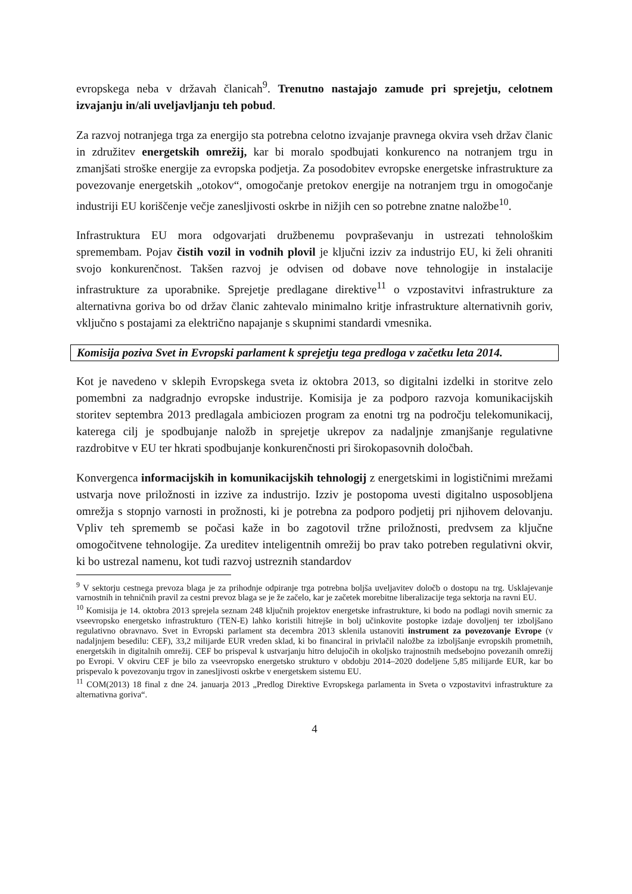evropskega neba v državah članicah<sup>9</sup>. Trenutno nastajajo zamude pri sprejetju, celotnem izvajanju in/ali uveljavljanju teh pobud.
Za razvoj notranjega trga za energijo sta potrebna celotno izvajanje pravnega okvira vseh držav članic in združitev energetskih omrežij, kar bi moralo spodbujati konkurenco na notranjem trgu in zmanjšati stroške energije za evropska podjetja. Za posodobitev evropske energetske infrastrukture za povezovanje energetskih „otokov“, omogočanje pretokov energije na notranjem trgu in omogočanje industriji EU koriščenje večje zanesljivosti oskrbe in nižjih cen so potrebne znatne naložbe<sup>10</sup>.
Infrastruktura EU mora odgovarjati družbenemu povpraševanju in ustrezati tehnološkim spremembam. Pojav čistih vozil in vodnih plovil je ključni izziv za industrijo EU, ki želi ohraniti svojo konkurenčnost. Takšen razvoj je odvisen od dobave nove tehnologije in instalacije infrastrukture za uporabnike. Sprejetje predlagane direktive<sup>11</sup> o vzpostavitvi infrastrukture za alternativna goriva bo od držav članic zahtevalo minimalno kritje infrastrukture alternativnih goriv, vključno s postajami za električno napajanje s skupnimi standardi vmesnika.
Komisija poziva Svet in Evropski parlament k sprejetju tega predloga v začetku leta 2014.
Kot je navedeno v sklepih Evropskega sveta iz oktobra 2013, so digitalni izdelki in storitve zelo pomembni za nadgradnjo evropske industrije. Komisija je za podporo razvoja komunikacijskih storitev septembra 2013 predlagala ambiciozen program za enotni trg na področju telekomunikacij, katerega cilj je spodbujanje naložb in sprejetje ukrepov za nadaljnje zmanjšanje regulativne razdrobitve v EU ter hkrati spodbujanje konkurenčnosti pri širokopasovnih določbah.
Konvergenca informacijskih in komunikacijskih tehnologij z energetskimi in logističnimi mrežami ustvarja nove priložnosti in izzive za industrijo. Izziv je postopoma uvesti digitalno usposobljena omrežja s stopnjo varnosti in prožnosti, ki je potrebna za podporo podjetij pri njihovem delovanju. Vpliv teh sprememb se počasi kaže in bo zagotovil tržne priložnosti, predvsem za ključne omogočitvene tehnologije. Za ureditev inteligentnih omrežij bo prav tako potreben regulativni okvir, ki bo ustrezal namenu, kot tudi razvoj ustreznih standardov
<sup>9</sup> V sektorju cestnega prevoza blaga je za prihodnje odpiranje trga potrebna boljša uveljavitev določb o dostopu na trg. Usklajevanje varnostnih in tehničnih pravil za cestni prevoz blaga se je že začelo, kar je začetek morebitne liberalizacije tega sektorja na ravni EU.
<sup>10</sup> Komisija je 14. oktobra 2013 sprejela seznam 248 ključnih projektov energetske infrastrukture, ki bodo na podlagi novih smernic za vseevropsko energetsko infrastrukturo (TEN-E) lahko koristili hitrejše in bolj učinkovite postopke izdaje dovoljenj ter izboljšano regulativno obravnavo. Svet in Evropski parlament sta decembra 2013 sklenila ustanoviti instrument za povezovanje Evrope (v nadaljnjem besedilu: CEF), 33,2 milijarde EUR vreden sklad, ki bo financiral in privlačil naložbe za izboljšanje evropskih prometnih, energetskih in digitalnih omrežij. CEF bo prispeval k ustvarjanju hitro delujočih in okoljsko trajnostnih medsebojno povezanih omrežij po Evropi. V okviru CEF je bilo za vseevropsko energetsko strukturo v obdobju 2014–2020 dodeljene 5,85 milijarde EUR, kar bo prispevalo k povezovanju trgov in zanesljivosti oskrbe v energetskem sistemu EU.
<sup>11</sup> COM(2013) 18 final z dne 24. januarja 2013 „Predlog Direktive Evropskega parlamenta in Sveta o vzpostavitvi infrastrukture za alternativna goriva“.
4